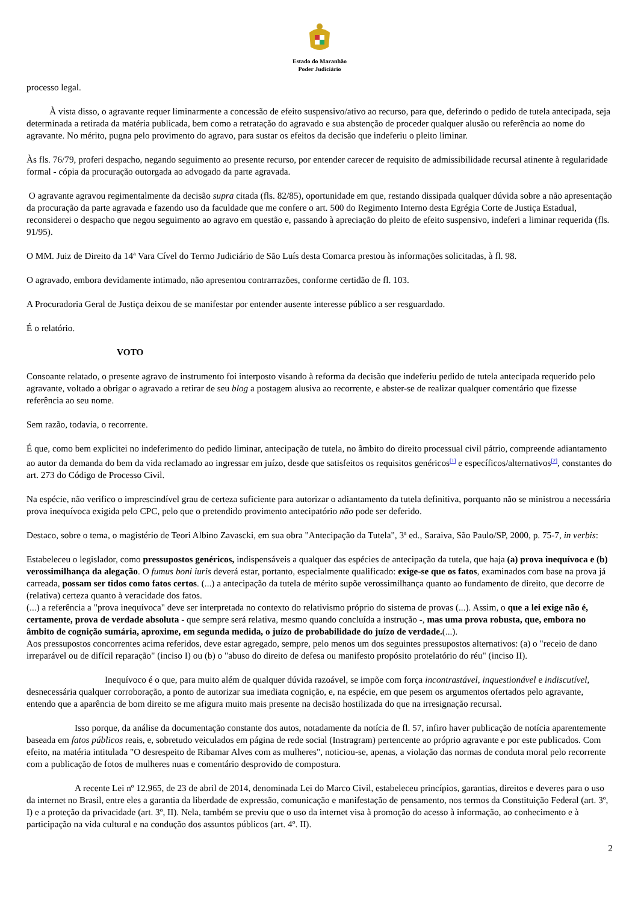Estado do Maranhão
Poder Judiciário
processo legal.
À vista disso, o agravante requer liminarmente a concessão de efeito suspensivo/ativo ao recurso, para que, deferindo o pedido de tutela antecipada, seja determinada a retirada da matéria publicada, bem como a retratação do agravado e sua abstenção de proceder qualquer alusão ou referência ao nome do agravante. No mérito, pugna pelo provimento do agravo, para sustar os efeitos da decisão que indeferiu o pleito liminar.
Às fls. 76/79, proferi despacho, negando seguimento ao presente recurso, por entender carecer de requisito de admissibilidade recursal atinente à regularidade formal - cópia da procuração outorgada ao advogado da parte agravada.
O agravante agravou regimentalmente da decisão supra citada (fls. 82/85), oportunidade em que, restando dissipada qualquer dúvida sobre a não apresentação da procuração da parte agravada e fazendo uso da faculdade que me confere o art. 500 do Regimento Interno desta Egrégia Corte de Justiça Estadual, reconsiderei o despacho que negou seguimento ao agravo em questão e, passando à apreciação do pleito de efeito suspensivo, indeferi a liminar requerida (fls. 91/95).
O MM. Juiz de Direito da 14ª Vara Cível do Termo Judiciário de São Luís desta Comarca prestou às informações solicitadas, à fl. 98.
O agravado, embora devidamente intimado, não apresentou contrarrazões, conforme certidão de fl. 103.
A Procuradoria Geral de Justiça deixou de se manifestar por entender ausente interesse público a ser resguardado.
É o relatório.
VOTO
Consoante relatado, o presente agravo de instrumento foi interposto visando à reforma da decisão que indeferiu pedido de tutela antecipada requerido pelo agravante, voltado a obrigar o agravado a retirar de seu blog a postagem alusiva ao recorrente, e abster-se de realizar qualquer comentário que fizesse referência ao seu nome.
Sem razão, todavia, o recorrente.
É que, como bem explicitei no indeferimento do pedido liminar, antecipação de tutela, no âmbito do direito processual civil pátrio, compreende adiantamento ao autor da demanda do bem da vida reclamado ao ingressar em juízo, desde que satisfeitos os requisitos genéricos<sup>[1]</sup> e específicos/alternativos<sup>[2]</sup>, constantes do art. 273 do Código de Processo Civil.
Na espécie, não verifico o imprescindível grau de certeza suficiente para autorizar o adiantamento da tutela definitiva, porquanto não se ministrou a necessária prova inequívoca exigida pelo CPC, pelo que o pretendido provimento antecipatório não pode ser deferido.
Destaco, sobre o tema, o magistério de Teori Albino Zavascki, em sua obra "Antecipação da Tutela", 3ª ed., Saraiva, São Paulo/SP, 2000, p. 75-7, in verbis:
Estabeleceu o legislador, como pressupostos genéricos, indispensáveis a qualquer das espécies de antecipação da tutela, que haja (a) prova inequívoca e (b) verossimilhança da alegação. O fumus boni iuris deverá estar, portanto, especialmente qualificado: exige-se que os fatos, examinados com base na prova já carreada, possam ser tidos como fatos certos. (...) a antecipação da tutela de mérito supõe verossimilhança quanto ao fundamento de direito, que decorre de (relativa) certeza quanto à veracidade dos fatos.
(...) a referência a "prova inequívoca" deve ser interpretada no contexto do relativismo próprio do sistema de provas (...). Assim, o que a lei exige não é, certamente, prova de verdade absoluta - que sempre será relativa, mesmo quando concluída a instrução -, mas uma prova robusta, que, embora no âmbito de cognição sumária, aproxime, em segunda medida, o juízo de probabilidade do juízo de verdade.(...).
Aos pressupostos concorrentes acima referidos, deve estar agregado, sempre, pelo menos um dos seguintes pressupostos alternativos: (a) o "receio de dano irreparável ou de difícil reparação" (inciso I) ou (b) o "abuso do direito de defesa ou manifesto propósito protelatório do réu" (inciso II).
Inequívoco é o que, para muito além de qualquer dúvida razoável, se impõe com força incontrastável, inquestionável e indiscutível, desnecessária qualquer corroboração, a ponto de autorizar sua imediata cognição, e, na espécie, em que pesem os argumentos ofertados pelo agravante, entendo que a aparência de bom direito se me afigura muito mais presente na decisão hostilizada do que na irresignação recursal.
Isso porque, da análise da documentação constante dos autos, notadamente da notícia de fl. 57, infiro haver publicação de notícia aparentemente baseada em fatos públicos reais, e, sobretudo veiculados em página de rede social (Instragram) pertencente ao próprio agravante e por este publicados. Com efeito, na matéria intitulada "O desrespeito de Ribamar Alves com as mulheres", noticiou-se, apenas, a violação das normas de conduta moral pelo recorrente com a publicação de fotos de mulheres nuas e comentário desprovido de compostura.
A recente Lei nº 12.965, de 23 de abril de 2014, denominada Lei do Marco Civil, estabeleceu princípios, garantias, direitos e deveres para o uso da internet no Brasil, entre eles a garantia da liberdade de expressão, comunicação e manifestação de pensamento, nos termos da Constituição Federal (art. 3º, I) e a proteção da privacidade (art. 3º, II). Nela, também se previu que o uso da internet visa à promoção do acesso à informação, ao conhecimento e à participação na vida cultural e na condução dos assuntos públicos (art. 4º. II).
2